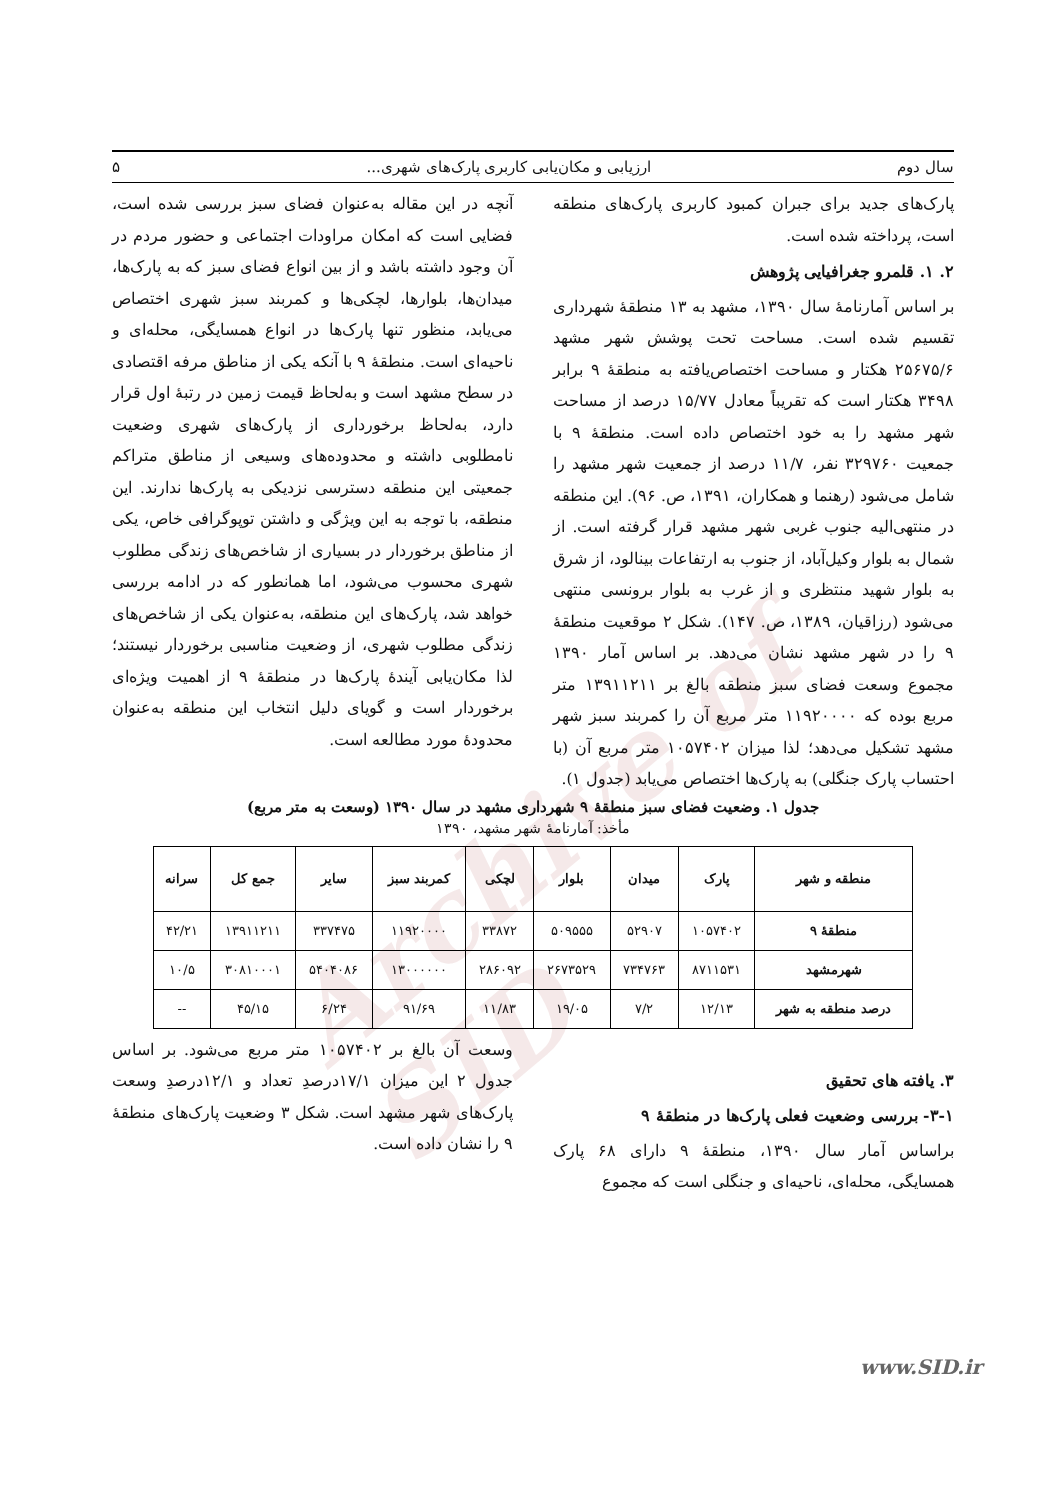Archive of SID
سال دوم ارزیابی و مکان‌یابی کاربری پارک‌های شهری... ۵
پارک‌های جدید برای جبران کمبود کاربری پارک‌های منطقه است، پرداخته شده است.
۲. ۱. قلمرو جغرافیایی پژوهش
بر اساس آمارنامهٔ سال ۱۳۹۰، مشهد به ۱۳ منطقهٔ شهرداری تقسیم شده است. مساحت تحت پوشش شهر مشهد ۲۵۶۷۵/۶ هکتار و مساحت اختصاص‌یافته به منطقهٔ ۹ برابر ۳۴۹۸ هکتار است که تقریباً معادل ۱۵/۷۷ درصد از مساحت شهر مشهد را به خود اختصاص داده است. منطقهٔ ۹ با جمعیت ۳۲۹۷۶۰ نفر، ۱۱/۷ درصد از جمعیت شهر مشهد را شامل می‌شود (رهنما و همکاران، ۱۳۹۱، ص. ۹۶). این منطقه در منتهی‌الیه جنوب غربی شهر مشهد قرار گرفته است. از شمال به بلوار وکیل‌آباد، از جنوب به ارتفاعات بینالود، از شرق به بلوار شهید منتظری و از غرب به بلوار برونسی منتهی می‌شود (رزاقیان، ۱۳۸۹، ص. ۱۴۷). شکل ۲ موقعیت منطقهٔ ۹ را در شهر مشهد نشان می‌دهد. بر اساس آمار ۱۳۹۰ مجموع وسعت فضای سبز منطقه بالغ بر ۱۳۹۱۱۲۱۱ متر مربع بوده که ۱۱۹۲۰۰۰۰ متر مربع آن را کمربند سبز شهر مشهد تشکیل می‌دهد؛ لذا میزان ۱۰۵۷۴۰۲ متر مربع آن (با احتساب پارک جنگلی) به پارک‌ها اختصاص می‌یابد (جدول ۱).
آنچه در این مقاله به‌عنوان فضای سبز بررسی شده است، فضایی است که امکان مراودات اجتماعی و حضور مردم در آن وجود داشته باشد و از بین انواع فضای سبز که به پارک‌ها، میدان‌ها، بلوارها، لچکی‌ها و کمربند سبز شهری اختصاص می‌یابد، منظور تنها پارک‌ها در انواع همسایگی، محله‌ای و ناحیه‌ای است. منطقهٔ ۹ با آنکه یکی از مناطق مرفه اقتصادی در سطح مشهد است و به‌لحاظ قیمت زمین در رتبهٔ اول قرار دارد، به‌لحاظ برخورداری از پارک‌های شهری وضعیت نامطلوبی داشته و محدوده‌های وسیعی از مناطق متراکم جمعیتی این منطقه دسترسی نزدیکی به پارک‌ها ندارند. این منطقه، با توجه به این ویژگی و داشتن توپوگرافی خاص، یکی از مناطق برخوردار در بسیاری از شاخص‌های زندگی مطلوب شهری محسوب می‌شود، اما همانطور که در ادامه بررسی خواهد شد، پارک‌های این منطقه، به‌عنوان یکی از شاخص‌های زندگی مطلوب شهری، از وضعیت مناسبی برخوردار نیستند؛ لذا مکان‌یابی آیندهٔ پارک‌ها در منطقهٔ ۹ از اهمیت ویژه‌ای برخوردار است و گویای دلیل انتخاب این منطقه به‌عنوان محدودهٔ مورد مطالعه است.
جدول ۱. وضعیت فضای سبز منطقهٔ ۹ شهرداری مشهد در سال ۱۳۹۰ (وسعت به متر مربع)
مأخذ: آمارنامهٔ شهر مشهد، ۱۳۹۰
| منطقه و شهر | پارک | میدان | بلوار | لچکی | کمربند سبز | سایر | جمع کل | سرانه |
| --- | --- | --- | --- | --- | --- | --- | --- | --- |
| منطقهٔ ۹ | ۱۰۵۷۴۰۲ | ۵۲۹۰۷ | ۵۰۹۵۵۵ | ۳۳۸۷۲ | ۱۱۹۲۰۰۰۰ | ۳۳۷۴۷۵ | ۱۳۹۱۱۲۱۱ | ۴۲/۲۱ |
| شهرمشهد | ۸۷۱۱۵۳۱ | ۷۳۴۷۶۳ | ۲۶۷۳۵۲۹ | ۲۸۶۰۹۲ | ۱۳۰۰۰۰۰۰ | ۵۴۰۴۰۸۶ | ۳۰۸۱۰۰۰۱ | ۱۰/۵ |
| درصد منطقه به شهر | ۱۲/۱۳ | ۷/۲ | ۱۹/۰۵ | ۱۱/۸۳ | ۹۱/۶۹ | ۶/۲۴ | ۴۵/۱۵ | -- |
۳. یافته های تحقیق
۳-۱- بررسی وضعیت فعلی پارک‌ها در منطقهٔ ۹
براساس آمار سال ۱۳۹۰، منطقهٔ ۹ دارای ۶۸ پارک همسایگی، محله‌ای، ناحیه‌ای و جنگلی است که مجموع
وسعت آن بالغ بر ۱۰۵۷۴۰۲ متر مربع می‌شود. بر اساس جدول ۲ این میزان ۱۷/۱درصدِ تعداد و ۱۲/۱درصدِ وسعت پارک‌های شهر مشهد است. شکل ۳ وضعیت پارک‌های منطقهٔ ۹ را نشان داده است.
www.SID.ir